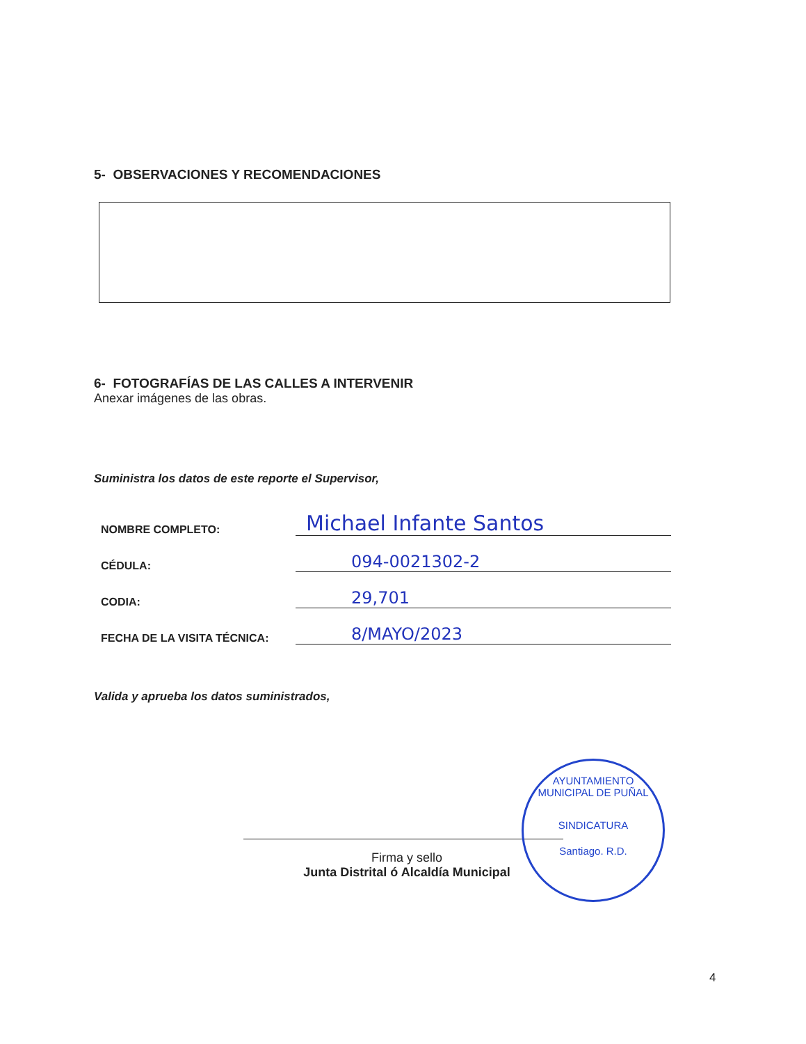5- OBSERVACIONES Y RECOMENDACIONES
6- FOTOGRAFÍAS DE LAS CALLES A INTERVENIR
Anexar imágenes de las obras.
Suministra los datos de este reporte el Supervisor,
NOMBRE COMPLETO:
Michael Infante Santos
CÉDULA:
094-0021302-2
CODIA:
29,701
FECHA DE LA VISITA TÉCNICA:
8/MAYO/2023
Valida y aprueba los datos suministrados,
Firma y sello
Junta Distrital ó Alcaldía Municipal
AYUNTAMIENTO MUNICIPAL DE PUÑAL
SINDICATURA
Santiago. R.D.
4